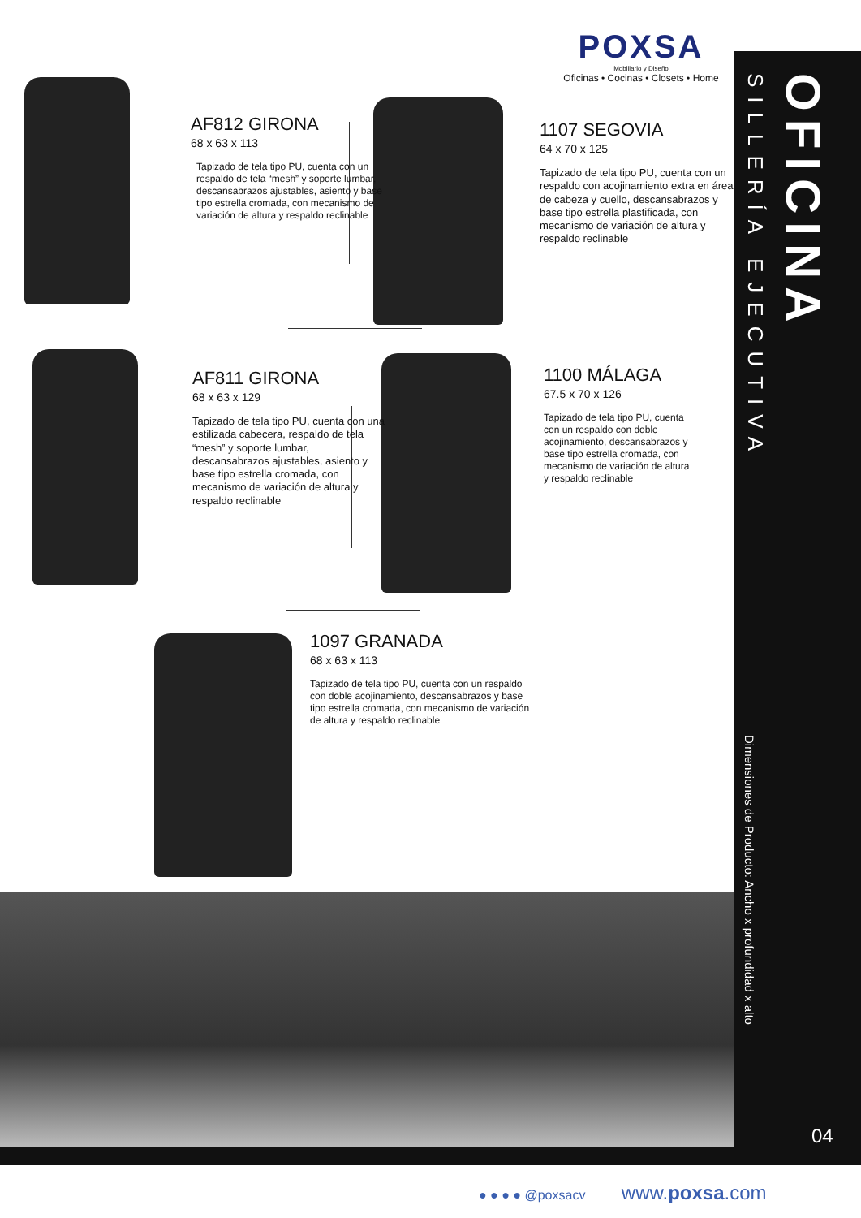OFICINA
SILLERÍA EJECUTIVA
Dimensiones de Producto: Ancho x profundidad x alto
04
POXSA
Mobiliario y Diseño
Oficinas • Cocinas • Closets • Home
AF812 GIRONA
68 x 63 x 113
Tapizado de tela tipo PU, cuenta con un respaldo de tela “mesh” y soporte lumbar, descansabrazos ajustables, asiento y base tipo estrella cromada, con mecanismo de variación de altura y respaldo reclinable
1107 SEGOVIA
64 x 70 x 125
Tapizado de tela tipo PU, cuenta con un respaldo con acojinamiento extra en área de cabeza y cuello, descansabrazos y base tipo estrella plastificada, con mecanismo de variación de altura y respaldo reclinable
AF811 GIRONA
68 x 63 x 129
Tapizado de tela tipo PU, cuenta con una estilizada cabecera, respaldo de tela “mesh” y soporte lumbar, descansabrazos ajustables, asiento y base tipo estrella cromada, con mecanismo de variación de altura y respaldo reclinable
1100 MÁLAGA
67.5 x 70 x 126
Tapizado de tela tipo PU, cuenta con un respaldo con doble acojinamiento, descansabrazos y base tipo estrella cromada, con mecanismo de variación de altura y respaldo reclinable
1097 GRANADA
68 x 63 x 113
Tapizado de tela tipo PU, cuenta con un respaldo con doble acojinamiento, descansabrazos y base tipo estrella cromada, con mecanismo de variación de altura y respaldo reclinable
● ● ● ● @poxsacv www.poxsa.com